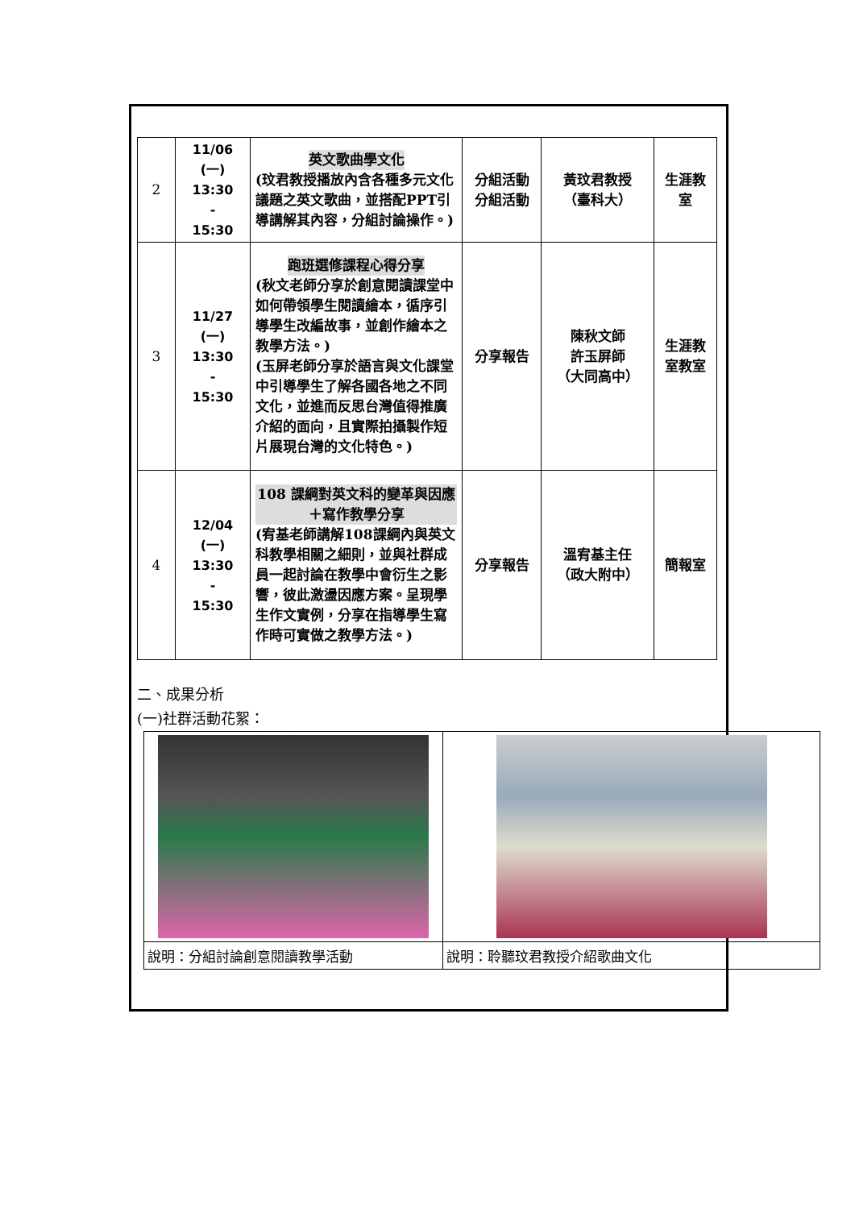| 2 | 11/06 (一) 13:30 - 15:30 | 英文歌曲學文化 (玟君教授播放內含各種多元文化議題之英文歌曲，並搭配PPT引導講解其內容，分組討論操作。) | 分組活動 分組活動 | 黃玟君教授 （臺科大） | 生涯教 室 |
| 3 | 11/27 (一) 13:30 - 15:30 | 跑班選修課程心得分享 (秋文老師分享於創意閱讀課堂中如何帶領學生閱讀繪本，循序引導學生改編故事，並創作繪本之教學方法。) (玉屏老師分享於語言與文化課堂中引導學生了解各國各地之不同文化，並進而反思台灣值得推廣介紹的面向，且實際拍攝製作短片展現台灣的文化特色。) | 分享報告 | 陳秋文師 許玉屏師 （大同高中） | 生涯教 室教室 |
| 4 | 12/04 (一) 13:30 - 15:30 | 108 課綱對英文科的變革與因應＋寫作教學分享 (宥基老師講解108課綱內與英文科教學相關之細則，並與社群成員一起討論在教學中會衍生之影響，彼此激盪因應方案。呈現學生作文實例，分享在指導學生寫作時可實做之教學方法。) | 分享報告 | 溫宥基主任 （政大附中） | 簡報室 |
二、成果分析
(一)社群活動花絮：
| 說明：分組討論創意閱讀教學活動 | 說明：聆聽玟君教授介紹歌曲文化 |